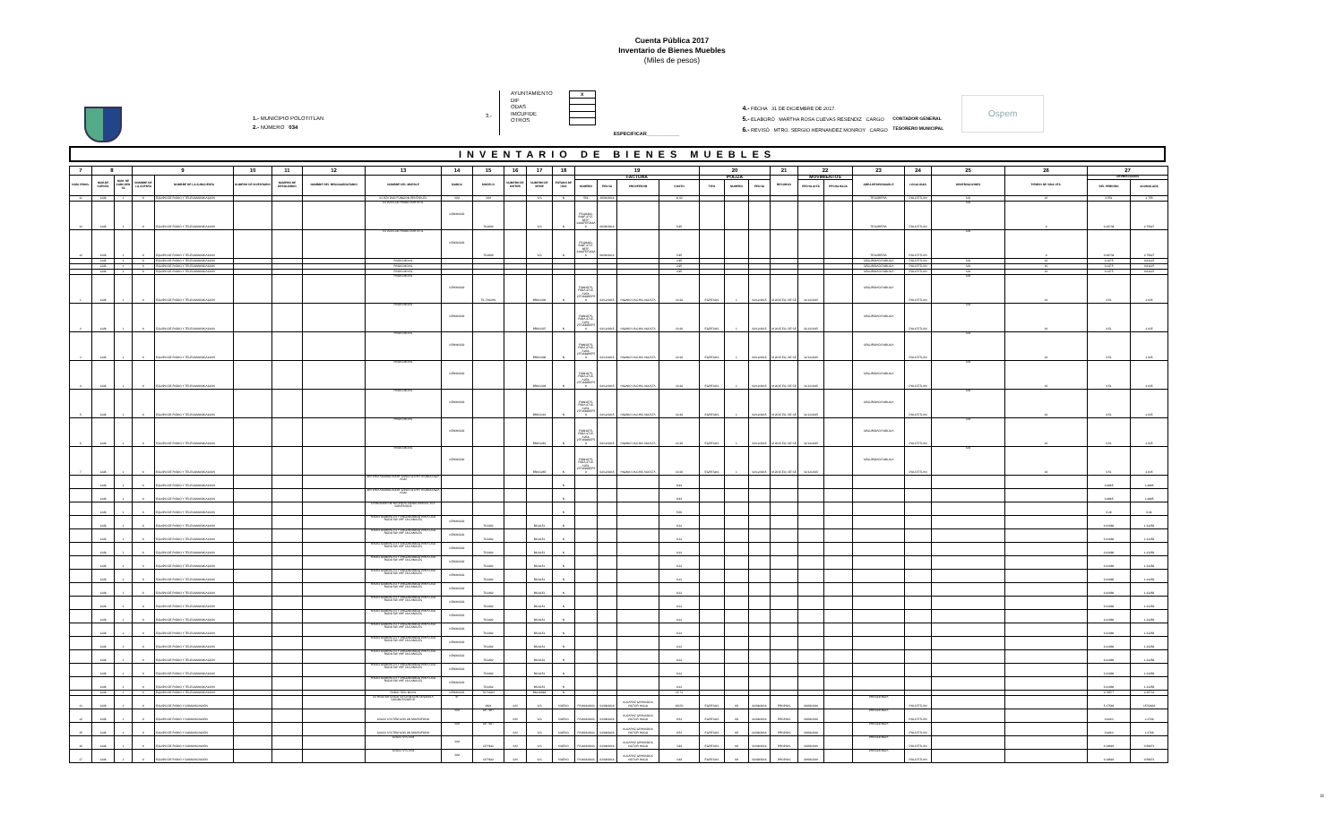Cuenta Pública 2017
Inventario de Bienes Muebles
(Miles de pesos)
1.- MUNICIPIO POLOTITLAN
2.- NÚMERO 034
3.-
AYUNTAMIENTO
DIF
ODAS
IMCUFIDE
OTROS
X
ESPECIFICAR____________
4.- FECHA 31 DE DICIEMBRE DE 2017.
5.- ELABORÓ MARTHA ROSA CUEVAS RESENDIZ CARGO
6.- REVISÓ MTRO. SERGIO HERNANDEZ MONROY CARGO
CONTADOR GENERAL
TESORERO MUNICIPAL
Ospem
INVENTARIO DE BIENES MUEBLES
| 7 | 8 | | 9 | | 10 | 11 | 12 | 13 | 14 | 15 | 16 | 17 | 18 | 19 | | | | 20 | | | 21 | 22 | | 23 | 24 | 25 | 26 | 27 | |
| --- | --- | --- | --- | --- | --- | --- | --- | --- | --- | --- | --- | --- | --- | --- | --- | --- | --- | --- | --- | --- | --- | --- | --- | --- | --- | --- | --- | --- | --- |
| NUM. PROG. | NUM.DE CUENTA | NUM. DE SUBCUENTA | NOMBRE DE LA CUENTA | NOMBRE DE LA SUBCUENTA | NUMERO DE INVENTARIO | NUMERO DE RESGUARDO | NOMBRE DEL RESGUARDATARIO | NOMBRE DEL MUEBLE | MARCA | MODELO | NUMERO DE MOTOR | NUMERO DE SERIE | ESTADO DE USO | FACTURA | | | | POLIZA | | | RECURSO | MOVIMIENTOS | | AREA RESPONSABLE | LOCALIDAD | OBSERVACIONES | TIEMPO DE VIDA UTIL | DEPRECIACIÓN | |
| | | | | | | | | | | | | | | NUMERO | FECHA | PROVEEDOR | COSTO | TIPO | NUMERO | FECHA | | FECHA ALTA | FECHA BAJA | | | | | DEL PERIODO | ACUMULADA |
| 11 | 1246 | 1 | 6 | EQUIPO DE RADIO Y TELECOMUNICACION | | | | 01 PZA DVD FUNCION PENTAPLEX | S/M | S/M | | S/S | N | 554 | 30/04/2014 | | 11.02 | | | | | | | TESORERIA | POLOTITLAN | S/O | 10 | 0.551 | 2.755 |
| 12 | 1246 | 1 | 6 | EQUIPO DE RADIO Y TELECOMUNICACION | | | | 01 PZAS DE RADIO PORTATIL | KENWOOD | TK2000 | | S/S | N | F5326463-B39F-4737-B57F-236CFEF268A6 | 06/06/2014 | | 5.95 | | | | | | | TESORERIA | POLOTITLAN | S/O | 0 | 0.29739 | 2.75827 |
| 12 | 1246 | 1 | 6 | EQUIPO DE RADIO Y TELECOMUNICACION | | | | 01 PZAS DE RADIO PORTATIL | KENWOOD | TK2000 | | S/S | N | F5326463-B39F-4737-B57F-236CFEF268A6 | 06/06/2014 | | 5.95 | | | | | | | TESORERIA | POLOTITLAN | S/O | 0 | 0.29739 | 2.75827 |
| | 1246 | 1 | 6 | EQUIPO DE RADIO Y TELECOMUNICACION | | | | RADIO MOVIL | | | | | | | | | 2.95 | | | | | | | SEGURIDAD PUBLICA | POLOTITLAN | S/O | 10 | 0.1475 | 0.81125 |
| | 1246 | 1 | 6 | EQUIPO DE RADIO Y TELECOMUNICACION | | | | RADIO MOVIL | | | | | | | | | 2.95 | | | | | | | SEGURIDAD PUBLICA | POLOTITLAN | S/O | 10 | 0.1475 | 0.81125 |
| | 1246 | 1 | 6 | EQUIPO DE RADIO Y TELECOMUNICACION | | | | RADIO MOVIL | | | | | | | | | 2.95 | | | | | | | SEGURIDAD PUBLICA | POLOTITLAN | S/O | 10 | 0.1475 | 0.81125 |
| 1 | 1246 | 1 | 6 | EQUIPO DE RADIO Y TELECOMUNICACION | | | | RADIO MOVIL | KENWOOD | TK-7302HK | | B5601306 | N | F0991D75-F0DA-471E-A2E4-27F2692BEF59 | 02/12/2015 | HIGINIO VILCHIS ACOSTA | 10.20 | EGRESOS | 1 | 02/12/2015 | M 2015 EQ. DE SE | 31/12/2015 | | SEGURIDAD PUBLICA | POLOTITLAN | S/O | 10 | 0.51 | 2.635 |
| 2 | 1246 | 1 | 6 | EQUIPO DE RADIO Y TELECOMUNICACION | | | | RADIO MOVIL | KENWOOD | | | B5601307 | N | F0991D75-F0DA-471E-A2E4-27F2692BEF59 | 02/12/2015 | HIGINIO VILCHIS ACOSTA | 10.20 | EGRESOS | 1 | 02/12/2015 | M 2015 EQ. DE SE | 31/12/2015 | | SEGURIDAD PUBLICA | POLOTITLAN | S/O | 10 | 0.51 | 2.635 |
| 3 | 1246 | 1 | 6 | EQUIPO DE RADIO Y TELECOMUNICACION | | | | RADIO MOVIL | KENWOOD | | | B5601308 | N | F0991D75-F0DA-471E-A2E4-27F2692BEF59 | 02/12/2015 | HIGINIO VILCHIS ACOSTA | 10.20 | EGRESOS | 1 | 02/12/2015 | M 2015 EQ. DE SE | 31/12/2015 | | SEGURIDAD PUBLICA | POLOTITLAN | S/O | 10 | 0.51 | 2.635 |
| 4 | 1246 | 1 | 6 | EQUIPO DE RADIO Y TELECOMUNICACION | | | | RADIO MOVIL | KENWOOD | | | B5601309 | N | F0991D75-F0DA-471E-A2E4-27F2692BEF59 | 02/12/2015 | HIGINIO VILCHIS ACOSTA | 10.20 | EGRESOS | 1 | 02/12/2015 | M 2015 EQ. DE SE | 31/12/2015 | | SEGURIDAD PUBLICA | POLOTITLAN | S/O | 10 | 0.51 | 2.635 |
| 5 | 1246 | 1 | 6 | EQUIPO DE RADIO Y TELECOMUNICACION | | | | RADIO MOVIL | KENWOOD | | | B5601310 | N | F0991D75-F0DA-471E-A2E4-27F2692BEF59 | 02/12/2015 | HIGINIO VILCHIS ACOSTA | 10.20 | EGRESOS | 1 | 02/12/2015 | M 2015 EQ. DE SE | 31/12/2015 | | SEGURIDAD PUBLICA | POLOTITLAN | S/O | 10 | 0.51 | 2.635 |
| 6 | 1246 | 1 | 6 | EQUIPO DE RADIO Y TELECOMUNICACION | | | | RADIO MOVIL | KENWOOD | | | B5601263 | N | F0991D75-F0DA-471E-A2E4-27F2692BEF59 | 02/12/2015 | HIGINIO VILCHIS ACOSTA | 10.20 | EGRESOS | 1 | 02/12/2015 | M 2015 EQ. DE SE | 31/12/2015 | | SEGURIDAD PUBLICA | POLOTITLAN | S/O | 10 | 0.51 | 2.635 |
| 7 | 1246 | 1 | 6 | EQUIPO DE RADIO Y TELECOMUNICACION | | | | RADIO MOVIL | KENWOOD | | | B5601265 | N | F0991D75-F0DA-471E-A2E4-27F2692BEF59 | 02/12/2015 | HIGINIO VILCHIS ACOSTA | 10.20 | EGRESOS | 1 | 02/12/2015 | M 2015 EQ. DE SE | 31/12/2015 | | SEGURIDAD PUBLICA | POLOTITLAN | S/O | 10 | 0.51 | 2.635 |
| | 1246 | 1 | 6 | EQUIPO DE RADIO Y TELECOMUNICACION | | | | BATERIA ACUMULADOR 12VCD 110 AH TECNOLOGIA AGM | | | | | N | | | | 9.93 | | | | | | | | | | | 0.4965 | 1.4895 |
| | 1246 | 1 | 6 | EQUIPO DE RADIO Y TELECOMUNICACION | | | | BATERIA ACUMULADOR 12VCD 110 AH TECNOLOGIA AGM | | | | | N | | | | 9.93 | | | | | | | | | | | 0.4965 | 1.4895 |
| | 1246 | 1 | 6 | EQUIPO DE RADIO Y TELECOMUNICACION | | | | CARGADOR DE BATERIAS INDUSTRIALES 15 A CONTINUOS | | | | | N | | | | 5.60 | | | | | | | | | | | 0.28 | 0.84 |
| | 1246 | 1 | 6 | EQUIPO DE RADIO Y TELECOMUNICACION | | | | RADIO COMPACTO Y ERGONOMICO PARA USO RUDO 5W VHF 16 CANALES | KENWOOD | TK2402 | | B631151 | N | | | | 8.22 | | | | | | | | | | | 0.41086 | 1.23258 |
| | 1246 | 1 | 6 | EQUIPO DE RADIO Y TELECOMUNICACION | | | | RADIO COMPACTO Y ERGONOMICO PARA USO RUDO 5W VHF 16 CANALES | KENWOOD | TK2402 | | B631151 | N | | | | 8.22 | | | | | | | | | | | 0.41086 | 1.23258 |
| | 1246 | 1 | 6 | EQUIPO DE RADIO Y TELECOMUNICACION | | | | RADIO COMPACTO Y ERGONOMICO PARA USO RUDO 5W VHF 16 CANALES | KENWOOD | TK2402 | | B631151 | N | | | | 8.22 | | | | | | | | | | | 0.41086 | 1.23258 |
| | 1246 | 1 | 6 | EQUIPO DE RADIO Y TELECOMUNICACION | | | | RADIO COMPACTO Y ERGONOMICO PARA USO RUDO 5W VHF 16 CANALES | KENWOOD | TK2402 | | B631151 | N | | | | 8.22 | | | | | | | | | | | 0.41086 | 1.23258 |
| | 1246 | 1 | 6 | EQUIPO DE RADIO Y TELECOMUNICACION | | | | RADIO COMPACTO Y ERGONOMICO PARA USO RUDO 5W VHF 16 CANALES | KENWOOD | TK2402 | | B631151 | N | | | | 8.22 | | | | | | | | | | | 0.41086 | 1.23258 |
| | 1246 | 1 | 6 | EQUIPO DE RADIO Y TELECOMUNICACION | | | | RADIO COMPACTO Y ERGONOMICO PARA USO RUDO 5W VHF 16 CANALES | KENWOOD | TK2402 | | B631151 | N | | | | 8.22 | | | | | | | | | | | 0.41086 | 1.23258 |
| | 1246 | 1 | 6 | EQUIPO DE RADIO Y TELECOMUNICACION | | | | RADIO COMPACTO Y ERGONOMICO PARA USO RUDO 5W VHF 16 CANALES | KENWOOD | TK2402 | | B631151 | N | | | | 8.22 | | | | | | | | | | | 0.41086 | 1.23258 |
| | 1246 | 1 | 6 | EQUIPO DE RADIO Y TELECOMUNICACION | | | | RADIO COMPACTO Y ERGONOMICO PARA USO RUDO 5W VHF 16 CANALES | KENWOOD | TK2402 | | B631151 | N | | | | 8.22 | | | | | | | | | | | 0.41086 | 1.23258 |
| | 1246 | 1 | 6 | EQUIPO DE RADIO Y TELECOMUNICACION | | | | RADIO COMPACTO Y ERGONOMICO PARA USO RUDO 5W VHF 16 CANALES | KENWOOD | TK2402 | | B631151 | N | | | | 8.22 | | | | | | | | | | | 0.41086 | 1.23258 |
| | 1246 | 1 | 6 | EQUIPO DE RADIO Y TELECOMUNICACION | | | | RADIO COMPACTO Y ERGONOMICO PARA USO RUDO 5W VHF 16 CANALES | KENWOOD | TK2402 | | B631151 | N | | | | 8.22 | | | | | | | | | | | 0.41086 | 1.23258 |
| | 1246 | 1 | 6 | EQUIPO DE RADIO Y TELECOMUNICACION | | | | RADIO COMPACTO Y ERGONOMICO PARA USO RUDO 5W VHF 16 CANALES | KENWOOD | TK2402 | | B631151 | N | | | | 8.22 | | | | | | | | | | | 0.41086 | 1.23258 |
| | 1246 | 1 | 6 | EQUIPO DE RADIO Y TELECOMUNICACION | | | | RADIO COMPACTO Y ERGONOMICO PARA USO RUDO 5W VHF 16 CANALES | KENWOOD | TK2402 | | B631151 | N | | | | 8.22 | | | | | | | | | | | 0.41086 | 1.23258 |
| | 1246 | 1 | 6 | EQUIPO DE RADIO Y TELECOMUNICACION | | | | RADIO COMPACTO Y ERGONOMICO PARA USO RUDO 5W VHF 16 CANALES | KENWOOD | TK2402 | | B631151 | N | | | | 8.22 | | | | | | | | | | | 0.41086 | 1.23258 |
| | 1246 | 1 | 6 | EQUIPO DE RADIO Y TELECOMUNICACION | | | | RADIO TIPO MOVIL | KENWOOD | TK7302H | | B6210892 | N | | | | 15.72 | | | | | | | | | | | 0.78577 | 2.35731 |
| 13 | 1246 | 1 | 6 | EQUIPO DE RADIO Y COMUNICACIÓN | | | | 01 ROUTER CISCO SYSTEM CON OPCION A CONMUTADOR IP | IP | 2921 | S/N | S/S | NUEVO | FA1608-0043 | 01/09/2016 | ALCARAZ GRANADOS VICTOR HUGO | 103.51 | EGRESOS | 69 | 02/09/2016 | PROPIOS | 30/09/2016 | | PRESIDENCIA | POLOTITLAN | | | 5.17546 | 15.52638 |
| 14 | 1246 | 1 | 6 | EQUIPO DE RADIO Y COMUNICACIÓN | | | | CISCO SYSTEM CON UN MICROFONO | S/M | CP 7937 | S/N | S/S | NUEVO | FA1608-0043 | 01/09/2016 | ALCARAZ GRANADOS VICTOR HUGO | 8.53 | EGRESOS | 69 | 02/09/2016 | PROPIOS | 30/09/2016 | | PRESIDENCIA | POLOTITLAN | | | 0.4263 | 1.2789 |
| 15 | 1246 | 1 | 6 | EQUIPO DE RADIO Y COMUNICACIÓN | | | | CISCO SYSTEM CON UN MICROFONO | S/M | CP 7937 | S/N | S/S | NUEVO | FA1608-0043 | 01/09/2016 | ALCARAZ GRANADOS VICTOR HUGO | 8.53 | EGRESOS | 69 | 02/09/2016 | PROPIOS | 30/09/2016 | | PRESIDENCIA | POLOTITLAN | | | 0.4263 | 1.2789 |
| 16 | 1246 | 1 | 6 | EQUIPO DE RADIO Y COMUNICACIÓN | | | | CISCO SYSTEM | S/M | CP7942 | S/N | S/S | NUEVO | FA1608-0043 | 01/09/2016 | ALCARAZ GRANADOS VICTOR HUGO | 3.94 | EGRESOS | 69 | 02/09/2016 | PROPIOS | 30/09/2016 | | PRESIDENCIA | POLOTITLAN | | | 0.19691 | 0.59073 |
| 17 | 1246 | 1 | 6 | EQUIPO DE RADIO Y COMUNICACIÓN | | | | CISCO SYSTEM | S/M | CP7942 | S/N | S/S | NUEVO | FA1608-0043 | 01/09/2016 | ALCARAZ GRANADOS VICTOR HUGO | 3.94 | EGRESOS | 69 | 02/09/2016 | PROPIOS | 30/09/2016 | | PRESIDENCIA | POLOTITLAN | | | 0.19691 | 0.59073 |
11